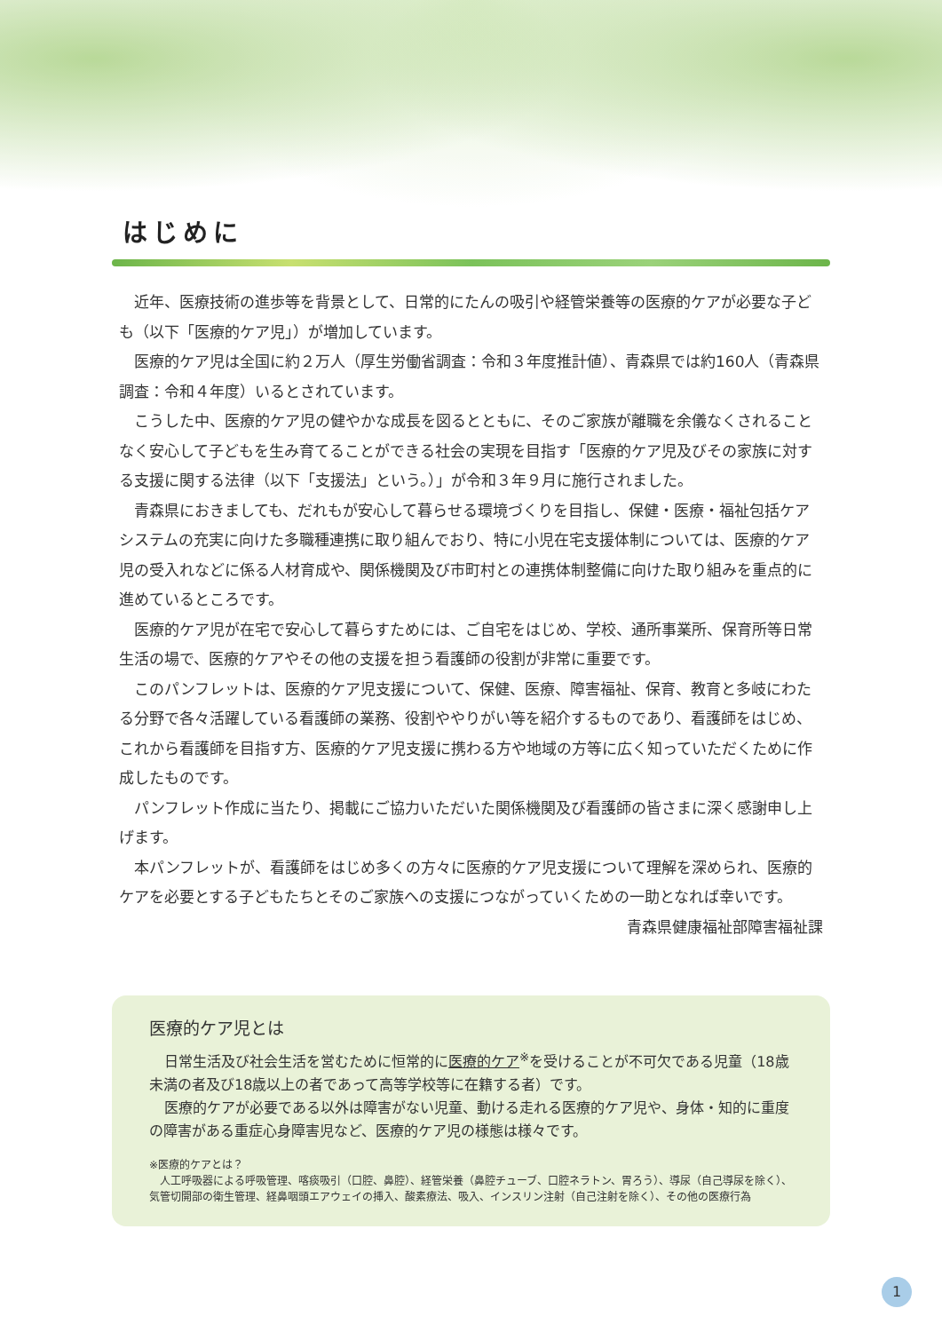はじめに
近年、医療技術の進歩等を背景として、日常的にたんの吸引や経管栄養等の医療的ケアが必要な子ども（以下「医療的ケア児」）が増加しています。
医療的ケア児は全国に約２万人（厚生労働省調査：令和３年度推計値）、青森県では約160人（青森県調査：令和４年度）いるとされています。
こうした中、医療的ケア児の健やかな成長を図るとともに、そのご家族が離職を余儀なくされることなく安心して子どもを生み育てることができる社会の実現を目指す「医療的ケア児及びその家族に対する支援に関する法律（以下「支援法」という。）」が令和３年９月に施行されました。
青森県におきましても、だれもが安心して暮らせる環境づくりを目指し、保健・医療・福祉包括ケアシステムの充実に向けた多職種連携に取り組んでおり、特に小児在宅支援体制については、医療的ケア児の受入れなどに係る人材育成や、関係機関及び市町村との連携体制整備に向けた取り組みを重点的に進めているところです。
医療的ケア児が在宅で安心して暮らすためには、ご自宅をはじめ、学校、通所事業所、保育所等日常生活の場で、医療的ケアやその他の支援を担う看護師の役割が非常に重要です。
このパンフレットは、医療的ケア児支援について、保健、医療、障害福祉、保育、教育と多岐にわたる分野で各々活躍している看護師の業務、役割ややりがい等を紹介するものであり、看護師をはじめ、これから看護師を目指す方、医療的ケア児支援に携わる方や地域の方等に広く知っていただくために作成したものです。
パンフレット作成に当たり、掲載にご協力いただいた関係機関及び看護師の皆さまに深く感謝申し上げます。
本パンフレットが、看護師をはじめ多くの方々に医療的ケア児支援について理解を深められ、医療的ケアを必要とする子どもたちとそのご家族への支援につながっていくための一助となれば幸いです。
青森県健康福祉部障害福祉課
医療的ケア児とは
日常生活及び社会生活を営むために恒常的に医療的ケア<sup>※</sup>を受けることが不可欠である児童（18歳未満の者及び18歳以上の者であって高等学校等に在籍する者）です。
医療的ケアが必要である以外は障害がない児童、動ける走れる医療的ケア児や、身体・知的に重度の障害がある重症心身障害児など、医療的ケア児の様態は様々です。
※医療的ケアとは？
　人工呼吸器による呼吸管理、喀痰吸引（口腔、鼻腔）、経管栄養（鼻腔チューブ、口腔ネラトン、胃ろう）、導尿（自己導尿を除く）、気管切開部の衛生管理、経鼻咽頭エアウェイの挿入、酸素療法、吸入、インスリン注射（自己注射を除く）、その他の医療行為
1